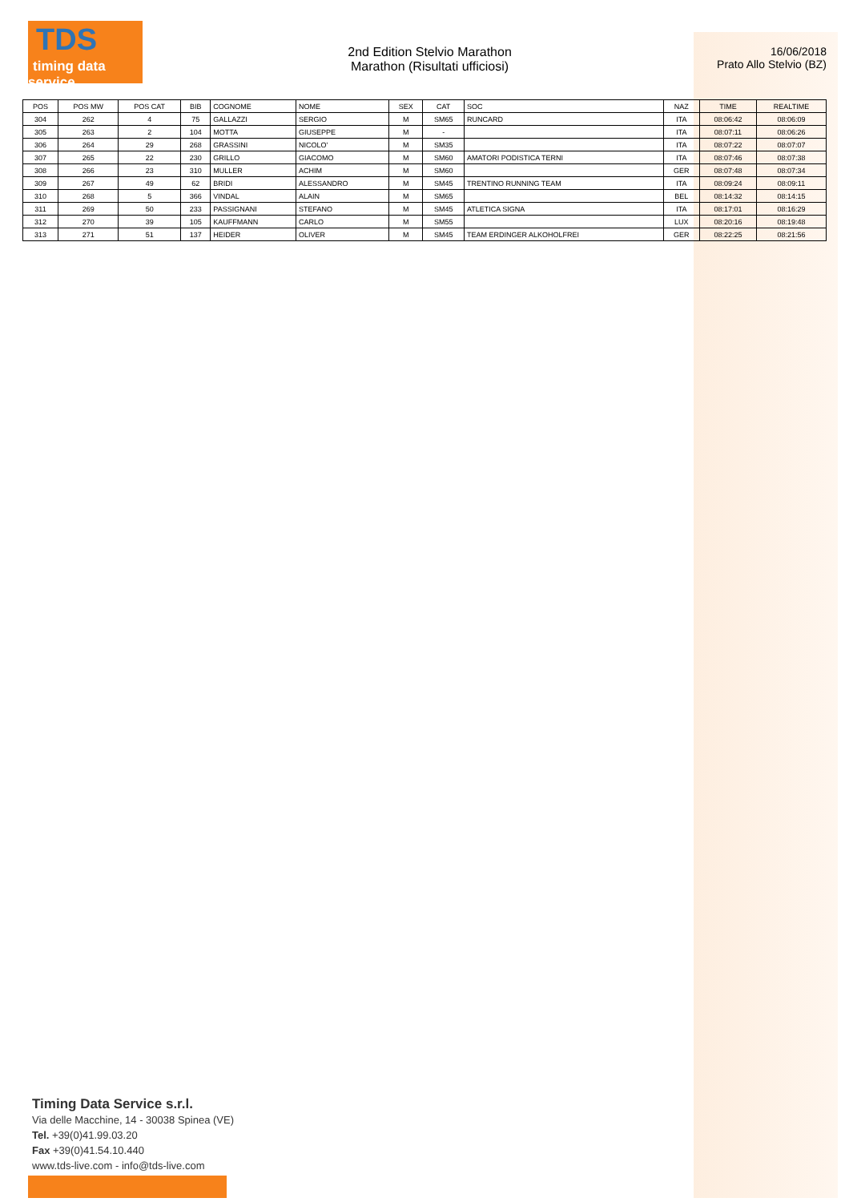TDS
timing data service
2nd Edition Stelvio Marathon
Marathon (Risultati ufficiosi)
16/06/2018
Prato Allo Stelvio (BZ)
| POS | POS MW | POS CAT | BIB | COGNOME | NOME | SEX | CAT | SOC | NAZ | TIME | REALTIME |
| --- | --- | --- | --- | --- | --- | --- | --- | --- | --- | --- | --- |
| 304 | 262 | 4 | 75 | GALLAZZI | SERGIO | M | SM65 | RUNCARD | ITA | 08:06:42 | 08:06:09 |
| 305 | 263 | 2 | 104 | MOTTA | GIUSEPPE | M | - | | ITA | 08:07:11 | 08:06:26 |
| 306 | 264 | 29 | 268 | GRASSINI | NICOLO' | M | SM35 | | ITA | 08:07:22 | 08:07:07 |
| 307 | 265 | 22 | 230 | GRILLO | GIACOMO | M | SM60 | AMATORI PODISTICA TERNI | ITA | 08:07:46 | 08:07:38 |
| 308 | 266 | 23 | 310 | MULLER | ACHIM | M | SM60 | | GER | 08:07:48 | 08:07:34 |
| 309 | 267 | 49 | 62 | BRIDI | ALESSANDRO | M | SM45 | TRENTINO RUNNING TEAM | ITA | 08:09:24 | 08:09:11 |
| 310 | 268 | 5 | 366 | VINDAL | ALAIN | M | SM65 | | BEL | 08:14:32 | 08:14:15 |
| 311 | 269 | 50 | 233 | PASSIGNANI | STEFANO | M | SM45 | ATLETICA SIGNA | ITA | 08:17:01 | 08:16:29 |
| 312 | 270 | 39 | 105 | KAUFFMANN | CARLO | M | SM55 | | LUX | 08:20:16 | 08:19:48 |
| 313 | 271 | 51 | 137 | HEIDER | OLIVER | M | SM45 | TEAM ERDINGER ALKOHOLFREI | GER | 08:22:25 | 08:21:56 |
Timing Data Service s.r.l.
Via delle Macchine, 14 - 30038 Spinea (VE)
Tel. +39(0)41.99.03.20
Fax +39(0)41.54.10.440
www.tds-live.com - info@tds-live.com